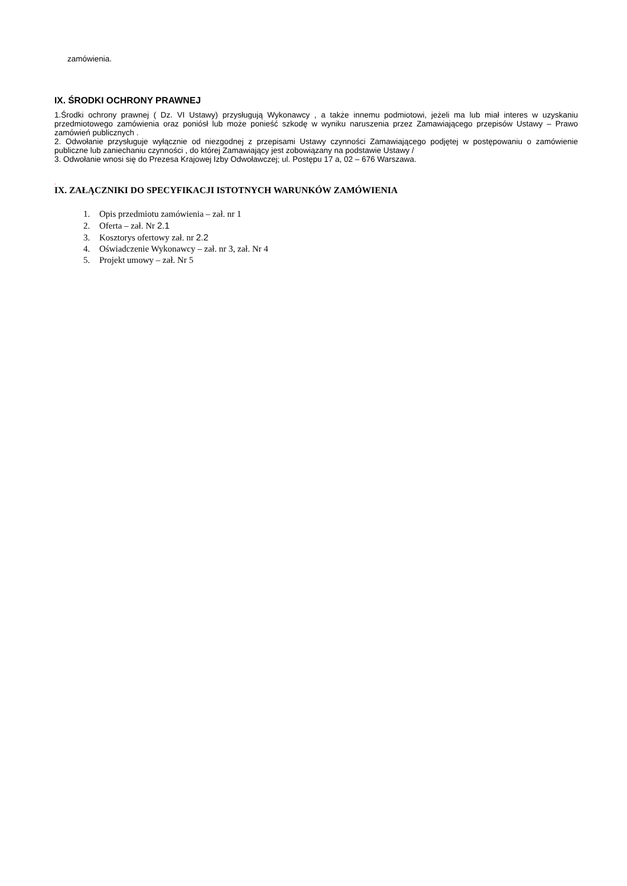zamówienia.
IX. ŚRODKI OCHRONY PRAWNEJ
1.Środki ochrony prawnej ( Dz. VI Ustawy) przysługują Wykonawcy , a także innemu podmiotowi, jeżeli ma lub miał interes w uzyskaniu przedmiotowego zamówienia oraz poniósł lub może ponieść szkodę w wyniku naruszenia przez Zamawiającego przepisów Ustawy – Prawo zamówień publicznych .
2. Odwołanie przysługuje wyłącznie od niezgodnej z przepisami Ustawy czynności Zamawiającego podjętej w postępowaniu o zamówienie publiczne lub zaniechaniu czynności , do której Zamawiający jest zobowiązany na podstawie Ustawy /
3. Odwołanie wnosi się do Prezesa Krajowej Izby Odwoławczej; ul. Postępu 17 a, 02 – 676 Warszawa.
.
IX. ZAŁĄCZNIKI DO SPECYFIKACJI ISTOTNYCH WARUNKÓW ZAMÓWIENIA
1. Opis przedmiotu zamówienia – zał. nr 1
2. Oferta – zał. Nr 2.1
3. Kosztorys ofertowy zał. nr 2.2
4. Oświadczenie Wykonawcy – zał. nr 3, zał. Nr 4
5. Projekt umowy – zał. Nr 5